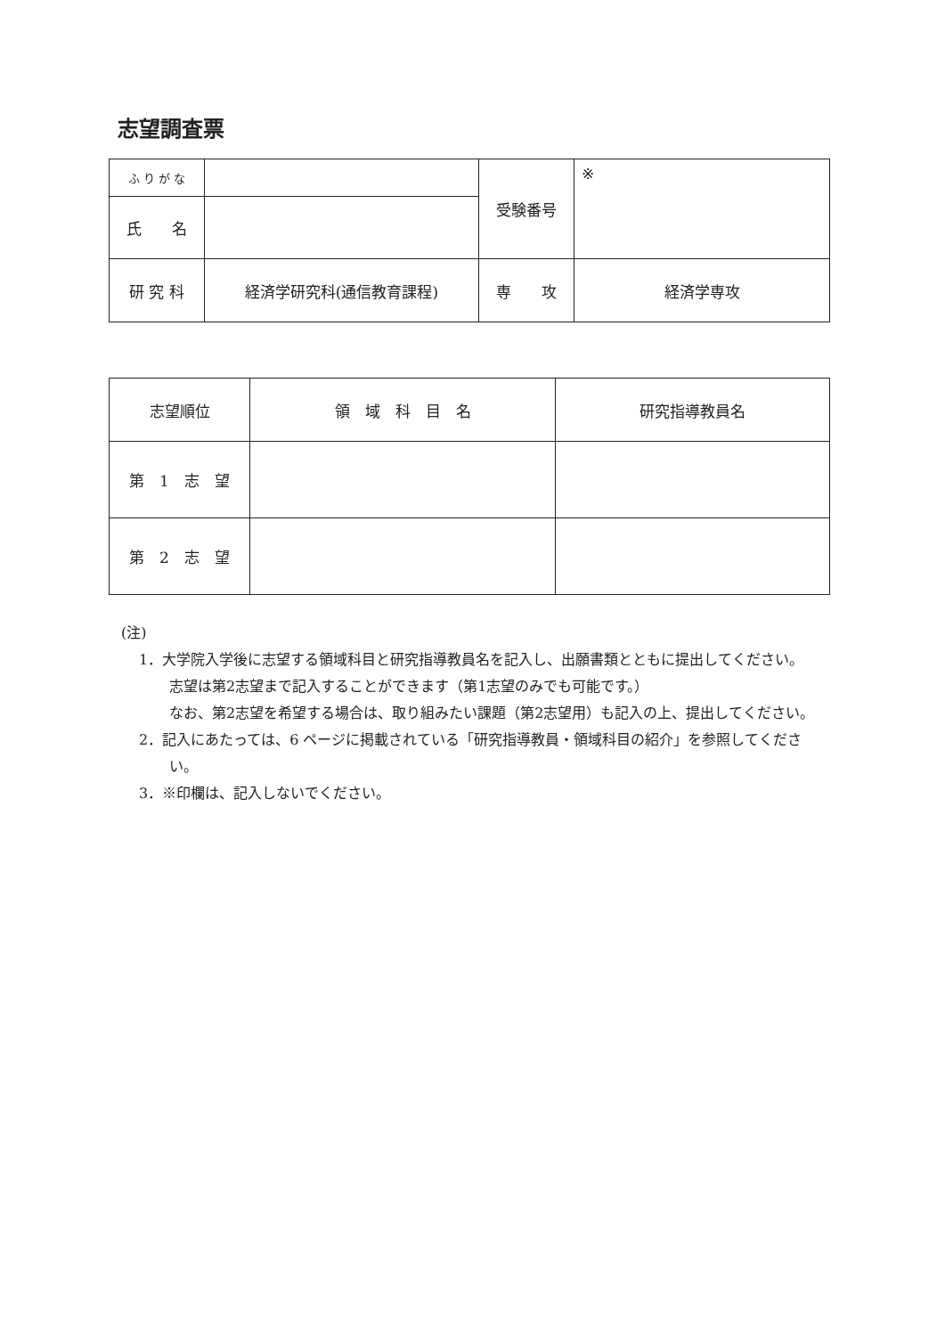志望調査票
| ふ り が な | | 受験番号 | ※ |
| 氏 名 | | | |
| 研 究 科 | 経済学研究科(通信教育課程) | 専 攻 | 経済学専攻 |
| 志望順位 | 領 域 科 目 名 | 研究指導教員名 |
| 第 1 志 望 | | |
| 第 2 志 望 | | |
(注)
1．大学院入学後に志望する領域科目と研究指導教員名を記入し、出願書類とともに提出してください。
志望は第2志望まで記入することができます（第1志望のみでも可能です。）
なお、第2志望を希望する場合は、取り組みたい課題（第2志望用）も記入の上、提出してください。
2．記入にあたっては、6 ページに掲載されている「研究指導教員・領域科目の紹介」を参照してください。
3．※印欄は、記入しないでください。